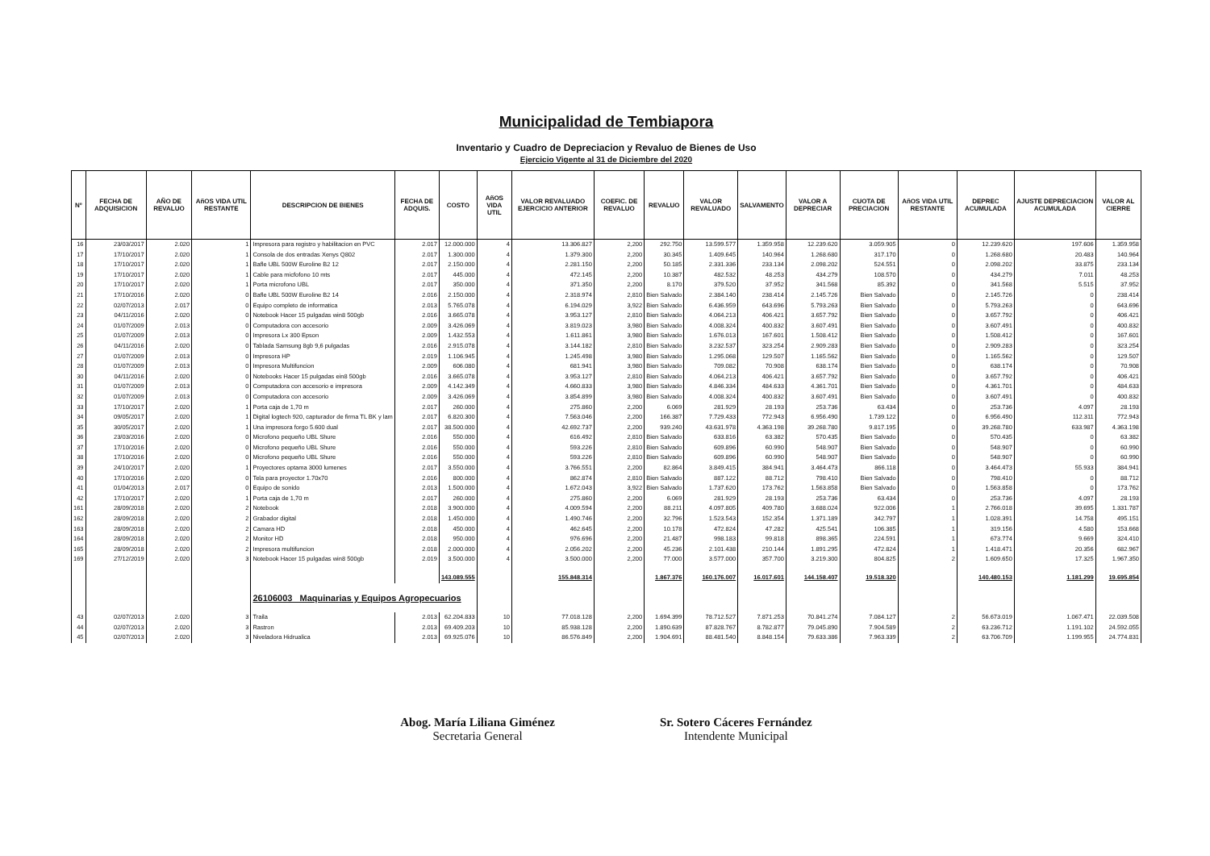Municipalidad de Tembiapora
Inventario y Cuadro de Depreciacion y Revaluo de Bienes de Uso
Ejercicio Vigente al 31 de Diciembre del 2020
| Nº | FECHA DE ADQUISICION | AÑO DE REVALUO | AñOS VIDA UTIL RESTANTE | DESCRIPCION DE BIENES | FECHA DE ADQUIS. | COSTO | AñOS VIDA UTIL | VALOR REVALUADO EJERCICIO ANTERIOR | COEFIC. DE REVALUO | REVALUO | VALOR REVALUADO | SALVAMENTO | VALOR A DEPRECIAR | CUOTA DE PRECIACION | AñOS VIDA UTIL RESTANTE | DEPREC ACUMULADA | AJUSTE DEPRECIACION ACUMULADA | VALOR AL CIERRE |
| --- | --- | --- | --- | --- | --- | --- | --- | --- | --- | --- | --- | --- | --- | --- | --- | --- | --- | --- |
| 16 | 23/03/2017 | 2.020 | 1 | Impresora para registro y habilitacion en PVC | 2.017 | 12.000.000 | 4 | 13.306.827 | 2,200 | 292.750 | 13.599.577 | 1.359.958 | 12.239.620 | 3.059.905 | 0 | 12.239.620 | 197.606 | 1.359.958 |
| 17 | 17/10/2017 | 2.020 | 1 | Consola de dos entradas Xenys Q802 | 2.017 | 1.300.000 | 4 | 1.379.300 | 2,200 | 30.345 | 1.409.645 | 140.964 | 1.268.680 | 317.170 | 0 | 1.268.680 | 20.483 | 140.964 |
| 18 | 17/10/2017 | 2.020 | 1 | Bafle UBL 500W Euroline B2 12 | 2.017 | 2.150.000 | 4 | 2.281.150 | 2,200 | 50.185 | 2.331.336 | 233.134 | 2.098.202 | 524.551 | 0 | 2.098.202 | 33.875 | 233.134 |
| 19 | 17/10/2017 | 2.020 | 1 | Cable para micfofono 10 mts | 2.017 | 445.000 | 4 | 472.145 | 2,200 | 10.387 | 482.532 | 48.253 | 434.279 | 108.570 | 0 | 434.279 | 7.011 | 48.253 |
| 20 | 17/10/2017 | 2.020 | 1 | Porta microfono UBL | 2.017 | 350.000 | 4 | 371.350 | 2,200 | 8.170 | 379.520 | 37.952 | 341.568 | 85.392 | 0 | 341.568 | 5.515 | 37.952 |
| 21 | 17/10/2016 | 2.020 | 0 | Bafle UBL 500W Euroline B2 14 | 2.016 | 2.150.000 | 4 | 2.318.974 | 2,810 | Bien Salvado | 2.384.140 | 238.414 | 2.145.726 | Bien Salvado | 0 | 2.145.726 | 0 | 238.414 |
| 22 | 02/07/2013 | 2.017 | 0 | Equipo completo de informatica | 2.013 | 5.765.078 | 4 | 6.194.029 | 3,922 | Bien Salvado | 6.436.959 | 643.696 | 5.793.263 | Bien Salvado | 0 | 5.793.263 | 0 | 643.696 |
| 23 | 04/11/2016 | 2.020 | 0 | Notebook Hacer 15 pulgadas win8 500gb | 2.016 | 3.665.078 | 4 | 3.953.127 | 2,810 | Bien Salvado | 4.064.213 | 406.421 | 3.657.792 | Bien Salvado | 0 | 3.657.792 | 0 | 406.421 |
| 24 | 01/07/2009 | 2.013 | 0 | Computadora con accesorio | 2.009 | 3.426.069 | 4 | 3.819.023 | 3,980 | Bien Salvado | 4.008.324 | 400.832 | 3.607.491 | Bien Salvado | 0 | 3.607.491 | 0 | 400.832 |
| 25 | 01/07/2009 | 2.013 | 0 | Impresora Lx 300 Epson | 2.009 | 1.432.553 | 4 | 1.611.861 | 3,980 | Bien Salvado | 1.676.013 | 167.601 | 1.508.412 | Bien Salvado | 0 | 1.508.412 | 0 | 167.601 |
| 26 | 04/11/2016 | 2.020 | 0 | Tablada Samsung 8gb 9,6 pulgadas | 2.016 | 2.915.078 | 4 | 3.144.182 | 2,810 | Bien Salvado | 3.232.537 | 323.254 | 2.909.283 | Bien Salvado | 0 | 2.909.283 | 0 | 323.254 |
| 27 | 01/07/2009 | 2.013 | 0 | Impresora HP | 2.019 | 1.106.945 | 4 | 1.245.498 | 3,980 | Bien Salvado | 1.295.068 | 129.507 | 1.165.562 | Bien Salvado | 0 | 1.165.562 | 0 | 129.507 |
| 28 | 01/07/2009 | 2.013 | 0 | Impresora Multifuncion | 2.009 | 606.080 | 4 | 681.941 | 3,980 | Bien Salvado | 709.082 | 70.908 | 638.174 | Bien Salvado | 0 | 638.174 | 0 | 70.908 |
| 30 | 04/11/2016 | 2.020 | 0 | Notebooks Hacer 15 pulgadas ein8 500gb | 2.016 | 3.665.078 | 4 | 3.953.127 | 2,810 | Bien Salvado | 4.064.213 | 406.421 | 3.657.792 | Bien Salvado | 0 | 3.657.792 | 0 | 406.421 |
| 31 | 01/07/2009 | 2.013 | 0 | Computadora con accesorio e impresora | 2.009 | 4.142.349 | 4 | 4.660.833 | 3,980 | Bien Salvado | 4.846.334 | 484.633 | 4.361.701 | Bien Salvado | 0 | 4.361.701 | 0 | 484.633 |
| 32 | 01/07/2009 | 2.013 | 0 | Computadora con accesorio | 2.009 | 3.426.069 | 4 | 3.854.899 | 3,980 | Bien Salvado | 4.008.324 | 400.832 | 3.607.491 | Bien Salvado | 0 | 3.607.491 | 0 | 400.832 |
| 33 | 17/10/2017 | 2.020 | 1 | Porta caja de 1,70 m | 2.017 | 260.000 | 4 | 275.860 | 2,200 | 6.069 | 281.929 | 28.193 | 253.736 | 63.434 | 0 | 253.736 | 4.097 | 28.193 |
| 34 | 09/05/2017 | 2.020 | 1 | Digital logtech 920, capturador de firma TL BK y lam | 2.017 | 6.820.300 | 4 | 7.563.046 | 2,200 | 166.387 | 7.729.433 | 772.943 | 6.956.490 | 1.739.122 | 0 | 6.956.490 | 112.311 | 772.943 |
| 35 | 30/05/2017 | 2.020 | 1 | Una impresora forgo 5.600 dual | 2.017 | 38.500.000 | 4 | 42.692.737 | 2,200 | 939.240 | 43.631.978 | 4.363.198 | 39.268.780 | 9.817.195 | 0 | 39.268.780 | 633.987 | 4.363.198 |
| 36 | 23/03/2016 | 2.020 | 0 | Microfono pequeño UBL Shure | 2.016 | 550.000 | 4 | 616.492 | 2,810 | Bien Salvado | 633.816 | 63.382 | 570.435 | Bien Salvado | 0 | 570.435 | 0 | 63.382 |
| 37 | 17/10/2016 | 2.020 | 0 | Microfono pequeño UBL Shure | 2.016 | 550.000 | 4 | 593.226 | 2,810 | Bien Salvado | 609.896 | 60.990 | 548.907 | Bien Salvado | 0 | 548.907 | 0 | 60.990 |
| 38 | 17/10/2016 | 2.020 | 0 | Microfono pequeño UBL Shure | 2.016 | 550.000 | 4 | 593.226 | 2,810 | Bien Salvado | 609.896 | 60.990 | 548.907 | Bien Salvado | 0 | 548.907 | 0 | 60.990 |
| 39 | 24/10/2017 | 2.020 | 1 | Proyectores optama 3000 lumenes | 2.017 | 3.550.000 | 4 | 3.766.551 | 2,200 | 82.864 | 3.849.415 | 384.941 | 3.464.473 | 866.118 | 0 | 3.464.473 | 55.933 | 384.941 |
| 40 | 17/10/2016 | 2.020 | 0 | Tela para proyector 1.70x70 | 2.016 | 800.000 | 4 | 862.874 | 2,810 | Bien Salvado | 887.122 | 88.712 | 798.410 | Bien Salvado | 0 | 798.410 | 0 | 88.712 |
| 41 | 01/04/2013 | 2.017 | 0 | Equipo de sonido | 2.013 | 1.500.000 | 4 | 1.672.043 | 3,922 | Bien Salvado | 1.737.620 | 173.762 | 1.563.858 | Bien Salvado | 0 | 1.563.858 | 0 | 173.762 |
| 42 | 17/10/2017 | 2.020 | 1 | Porta caja de 1,70 m | 2.017 | 260.000 | 4 | 275.860 | 2,200 | 6.069 | 281.929 | 28.193 | 253.736 | 63.434 | 0 | 253.736 | 4.097 | 28.193 |
| 161 | 28/09/2018 | 2.020 | 2 | Notebook | 2.018 | 3.900.000 | 4 | 4.009.594 | 2,200 | 88.211 | 4.097.805 | 409.780 | 3.688.024 | 922.006 | 1 | 2.766.018 | 39.695 | 1.331.787 |
| 162 | 28/09/2018 | 2.020 | 2 | Grabador digital | 2.018 | 1.450.000 | 4 | 1.490.746 | 2,200 | 32.796 | 1.523.543 | 152.354 | 1.371.189 | 342.797 | 1 | 1.028.391 | 14.758 | 495.151 |
| 163 | 28/09/2018 | 2.020 | 2 | Camara HD | 2.018 | 450.000 | 4 | 462.645 | 2,200 | 10.178 | 472.824 | 47.282 | 425.541 | 106.385 | 1 | 319.156 | 4.580 | 153.668 |
| 164 | 28/09/2018 | 2.020 | 2 | Monitor HD | 2.018 | 950.000 | 4 | 976.696 | 2,200 | 21.487 | 998.183 | 99.818 | 898.365 | 224.591 | 1 | 673.774 | 9.669 | 324.410 |
| 165 | 28/09/2018 | 2.020 | 2 | Impresora multifuncion | 2.018 | 2.000.000 | 4 | 2.056.202 | 2,200 | 45.236 | 2.101.438 | 210.144 | 1.891.295 | 472.824 | 1 | 1.418.471 | 20.356 | 682.967 |
| 169 | 27/12/2019 | 2.020 | 3 | Notebook Hacer 15 pulgadas win8 500gb | 2.019 | 3.500.000 | 4 | 3.500.000 | 2,200 | 77.000 | 3.577.000 | 357.700 | 3.219.300 | 804.825 | 2 | 1.609.650 | 17.325 | 1.967.350 |
| | | | | | | 143.089.555 | | 155.848.314 | | 1.867.376 | 160.176.007 | 16.017.601 | 144.158.407 | 19.518.320 | | 140.480.153 | 1.181.299 | 19.695.854 |
| | | | | 26106003 Maquinarias y Equipos Agropecuarios | | | | | | | | | | | | | | |
| 43 | 02/07/2013 | 2.020 | 3 | Traila | 2.013 | 62.204.833 | 10 | 77.018.128 | 2,200 | 1.694.399 | 78.712.527 | 7.871.253 | 70.841.274 | 7.084.127 | 2 | 56.673.019 | 1.067.471 | 22.039.508 |
| 44 | 02/07/2013 | 2.020 | 3 | Rastron | 2.013 | 69.409.203 | 10 | 85.938.128 | 2,200 | 1.890.639 | 87.828.767 | 8.782.877 | 79.045.890 | 7.904.589 | 2 | 63.236.712 | 1.191.102 | 24.592.055 |
| 45 | 02/07/2013 | 2.020 | 3 | Niveladora Hidrualica | 2.013 | 69.925.076 | 10 | 86.576.849 | 2,200 | 1.904.691 | 88.481.540 | 8.848.154 | 79.633.386 | 7.963.339 | 2 | 63.706.709 | 1.199.955 | 24.774.831 |
Abog. María Liliana Giménez
Secretaria General
Sr. Sotero Cáceres Fernández
Intendente Municipal